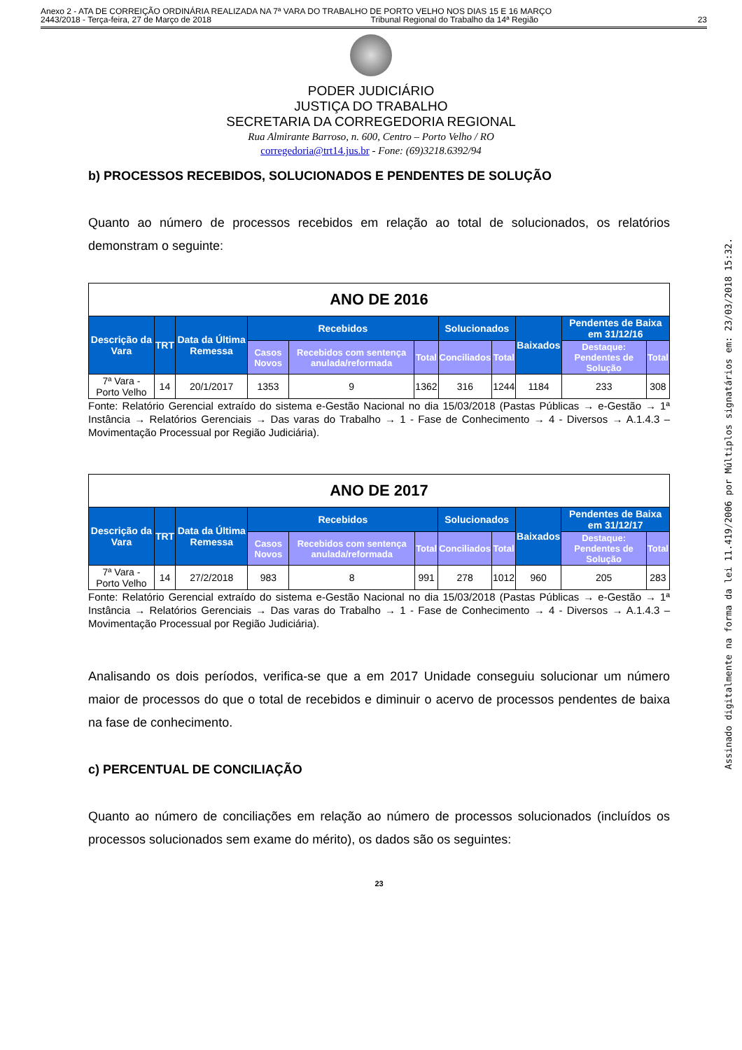Anexo 2 - ATA DE CORREIÇÃO ORDINÁRIA REALIZADA NA 7ª VARA DO TRABALHO DE PORTO VELHO NOS DIAS 15 E 16 MARÇO
2443/2018 - Terça-feira, 27 de Março de 2018 Tribunal Regional do Trabalho da 14ª Região 23
PODER JUDICIÁRIO
JUSTIÇA DO TRABALHO
SECRETARIA DA CORREGEDORIA REGIONAL
Rua Almirante Barroso, n. 600, Centro – Porto Velho / RO
corregedoria@trt14.jus.br - Fone: (69)3218.6392/94
b) PROCESSOS RECEBIDOS, SOLUCIONADOS E PENDENTES DE SOLUÇÃO
Quanto ao número de processos recebidos em relação ao total de solucionados, os relatórios demonstram o seguinte:
| ANO DE 2016 | | | | | | | | | | |
| --- | --- | --- | --- | --- | --- | --- | --- | --- | --- | --- |
| Descrição da Vara | TRT | Data da Última Remessa | Recebidos | | | Solucionados | | Baixados | Pendentes de Baixa em 31/12/16 | |
| | | | Casos Novos | Recebidos com sentença anulada/reformada | Total | Conciliados | Total | | Destaque: Pendentes de Solução | Total |
| 7ª Vara - Porto Velho | 14 | 20/1/2017 | 1353 | 9 | 1362 | 316 | 1244 | 1184 | 233 | 308 |
Fonte: Relatório Gerencial extraído do sistema e-Gestão Nacional no dia 15/03/2018 (Pastas Públicas → e-Gestão → 1ª Instância → Relatórios Gerenciais → Das varas do Trabalho → 1 - Fase de Conhecimento → 4 - Diversos → A.1.4.3 – Movimentação Processual por Região Judiciária).
| ANO DE 2017 | | | | | | | | | | |
| --- | --- | --- | --- | --- | --- | --- | --- | --- | --- | --- |
| Descrição da Vara | TRT | Data da Última Remessa | Recebidos | | | Solucionados | | Baixados | Pendentes de Baixa em 31/12/17 | |
| | | | Casos Novos | Recebidos com sentença anulada/reformada | Total | Conciliados | Total | | Destaque: Pendentes de Solução | Total |
| 7ª Vara - Porto Velho | 14 | 27/2/2018 | 983 | 8 | 991 | 278 | 1012 | 960 | 205 | 283 |
Fonte: Relatório Gerencial extraído do sistema e-Gestão Nacional no dia 15/03/2018 (Pastas Públicas → e-Gestão → 1ª Instância → Relatórios Gerenciais → Das varas do Trabalho → 1 - Fase de Conhecimento → 4 - Diversos → A.1.4.3 – Movimentação Processual por Região Judiciária).
Analisando os dois períodos, verifica-se que a em 2017 Unidade conseguiu solucionar um número maior de processos do que o total de recebidos e diminuir o acervo de processos pendentes de baixa na fase de conhecimento.
c) PERCENTUAL DE CONCILIAÇÃO
Quanto ao número de conciliações em relação ao número de processos solucionados (incluídos os processos solucionados sem exame do mérito), os dados são os seguintes:
23
Assinado digitalmente na forma da lei 11.419/2006 por Múltiplos signatários em: 23/03/2018 15:32.